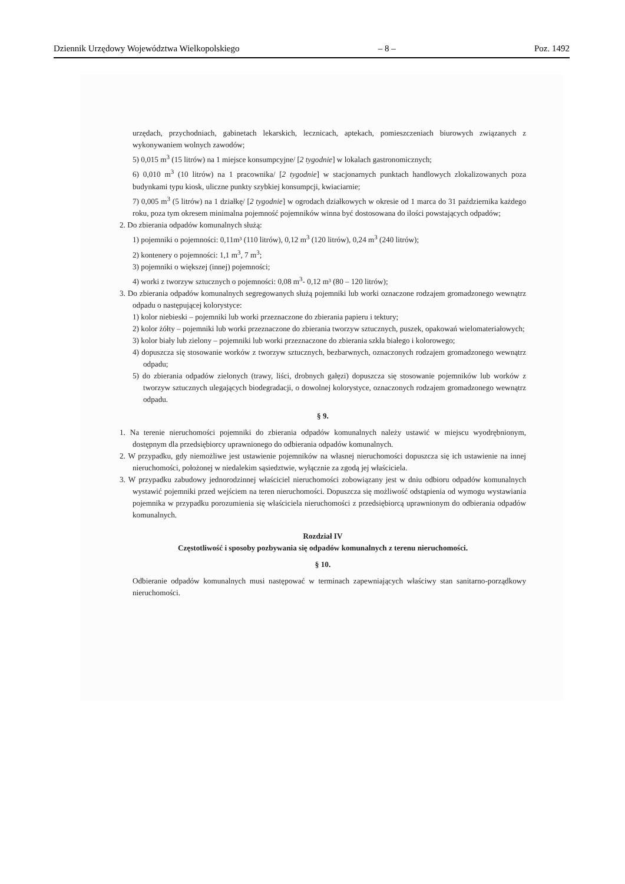Dziennik Urzędowy Województwa Wielkopolskiego – 8 – Poz. 1492
urzędach, przychodniach, gabinetach lekarskich, lecznicach, aptekach, pomieszczeniach biurowych związanych z wykonywaniem wolnych zawodów;
5) 0,015 m<sup>3</sup> (15 litrów) na 1 miejsce konsumpcyjne/ [2 tygodnie] w lokalach gastronomicznych;
6) 0,010 m<sup>3</sup> (10 litrów) na 1 pracownika/ [2 tygodnie] w stacjonarnych punktach handlowych zlokalizowanych poza budynkami typu kiosk, uliczne punkty szybkiej konsumpcji, kwiaciarnie;
7) 0,005 m<sup>3</sup> (5 litrów) na 1 działkę/ [2 tygodnie] w ogrodach działkowych w okresie od 1 marca do 31 października każdego roku, poza tym okresem minimalna pojemność pojemników winna być dostosowana do ilości powstających odpadów;
2. Do zbierania odpadów komunalnych służą:
1) pojemniki o pojemności: 0,11m³ (110 litrów), 0,12 m<sup>3</sup> (120 litrów), 0,24 m<sup>3</sup> (240 litrów);
2) kontenery o pojemności: 1,1 m<sup>3</sup>, 7 m<sup>3</sup>;
3) pojemniki o większej (innej) pojemności;
4) worki z tworzyw sztucznych o pojemności: 0,08 m<sup>3</sup>- 0,12 m³ (80 – 120 litrów);
3. Do zbierania odpadów komunalnych segregowanych służą pojemniki lub worki oznaczone rodzajem gromadzonego wewnątrz odpadu o następującej kolorystyce:
1) kolor niebieski – pojemniki lub worki przeznaczone do zbierania papieru i tektury;
2) kolor żółty – pojemniki lub worki przeznaczone do zbierania tworzyw sztucznych, puszek, opakowań wielomateriałowych;
3) kolor biały lub zielony – pojemniki lub worki przeznaczone do zbierania szkła białego i kolorowego;
4) dopuszcza się stosowanie worków z tworzyw sztucznych, bezbarwnych, oznaczonych rodzajem gromadzonego wewnątrz odpadu;
5) do zbierania odpadów zielonych (trawy, liści, drobnych gałęzi) dopuszcza się stosowanie pojemników lub worków z tworzyw sztucznych ulegających biodegradacji, o dowolnej kolorystyce, oznaczonych rodzajem gromadzonego wewnątrz odpadu.
§ 9.
1. Na terenie nieruchomości pojemniki do zbierania odpadów komunalnych należy ustawić w miejscu wyodrębnionym, dostępnym dla przedsiębiorcy uprawnionego do odbierania odpadów komunalnych.
2. W przypadku, gdy niemożliwe jest ustawienie pojemników na własnej nieruchomości dopuszcza się ich ustawienie na innej nieruchomości, położonej w niedalekim sąsiedztwie, wyłącznie za zgodą jej właściciela.
3. W przypadku zabudowy jednorodzinnej właściciel nieruchomości zobowiązany jest w dniu odbioru odpadów komunalnych wystawić pojemniki przed wejściem na teren nieruchomości. Dopuszcza się możliwość odstąpienia od wymogu wystawiania pojemnika w przypadku porozumienia się właściciela nieruchomości z przedsiębiorcą uprawnionym do odbierania odpadów komunalnych.
Rozdział IV
Częstotliwość i sposoby pozbywania się odpadów komunalnych z terenu nieruchomości.
§ 10.
Odbieranie odpadów komunalnych musi następować w terminach zapewniających właściwy stan sanitarno-porządkowy nieruchomości.